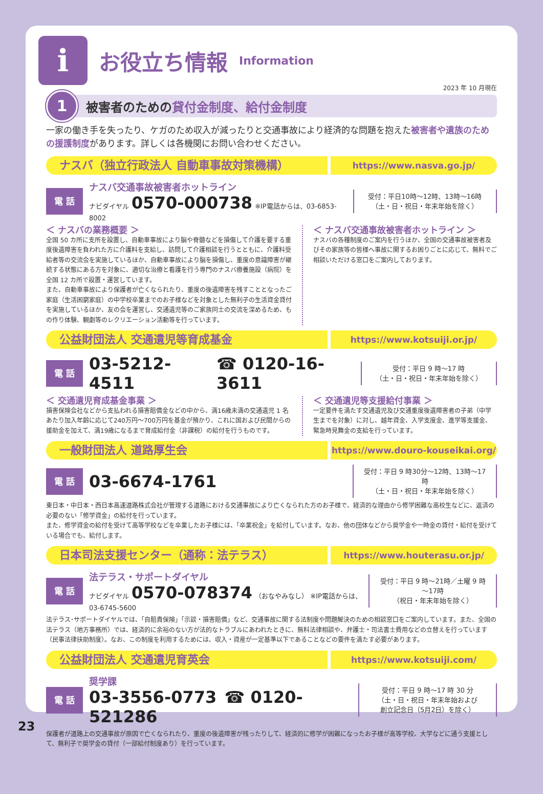i
お役立ち情報
Information
2023 年 10 月現在
1
被害者のための 貸付金制度、給付金制度
一家の働き手を失ったり、ケガのため収入が減ったりと交通事故により経済的な問題を抱えた被害者や遺族のための援護制度があります。詳しくは各機関にお問い合わせください。
ナスバ（独立行政法人 自動車事故対策機構）
https://www.nasva.go.jp/
電 話
ナスバ交通事故被害者ホットライン
ナビダイヤル 0570-000738 ※IP電話からは、03-6853-8002
受付：平日10時～12時、13時～16時
（土・日・祝日・年末年始を除く）
＜ ナスバの業務概要 ＞
全国 50 カ所に支所を設置し、自動車事故により脳や脊髄などを損傷して介護を要する重度後遺障害を負われた方に介護料を支給し、訪問して介護相談を行うとともに、介護料受給者等の交流会を実施しているほか、自動車事故により脳を損傷し、重度の意識障害が継続する状態にある方を対象に、適切な治療と看護を行う専門のナスバ療養施設（病院）を全国 12 カ所で設置・運営しています。
また、自動車事故により保護者が亡くなられたり、重度の後遺障害を残すこととなったご家庭（生活困窮家庭）の中学校卒業までのお子様などを対象とした無利子の生活資金貸付を実施しているほか、友の会を運営し、交通遺児等のご家族同士の交流を深めるため、もの作り体験、観劇等のレクリエーション活動等を行っています。
＜ ナスバ交通事故被害者ホットライン ＞
ナスバの各種制度のご案内を行うほか、全国の交通事故被害者及びその家族等の皆様へ事故に関するお困りごとに応じて、無料でご相談いただける窓口をご案内しております。
公益財団法人 交通遺児等育成基金
https://www.kotsuiji.or.jp/
電 話
03-5212-4511 ☎ 0120-16-3611
受付：平日 9 時～17 時
（土・日・祝日・年末年始を除く）
＜ 交通遺児育成基金事業 ＞
損害保険会社などから支払われる損害賠償金などの中から、満16歳未満の交通遺児 1 名あたり加入年齢に応じて240万円～700万円を基金が預かり、これに国および民間からの援助金を加えて、満19歳になるまで育成給付金（非課税）の給付を行うものです。
＜ 交通遺児等支援給付事業 ＞
一定要件を満たす交通遺児及び交通重度後遺障害者の子弟（中学生までを対象）に対し、越年資金、入学支度金、進学等支援金、緊急時見舞金の支給を行っています。
一般財団法人 道路厚生会
https://www.douro-kouseikai.org/
電 話
03-6674-1761
受付：平日 9 時30分～12時、13時～17時
（土・日・祝日・年末年始を除く）
東日本・中日本・西日本高速道路株式会社が管理する道路における交通事故により亡くなられた方のお子様で、経済的な理由から修学困難な高校生などに、返済の必要のない「修学資金」の給付を行っています。
また、修学資金の給付を受けて高等学校などを卒業したお子様には、「卒業祝金」を給付しています。なお、他の団体などから奨学金や一時金の貸付・給付を受けている場合でも、給付します。
日本司法支援センター（通称：法テラス）
https://www.houterasu.or.jp/
電 話
法テラス・サポートダイヤル
ナビダイヤル 0570-078374 （おなやみなし） ※IP電話からは、03-6745-5600
受付：平日 9 時～21時／土曜 9 時～17時
（祝日・年末年始を除く）
法テラス･サポートダイヤルでは、「自賠責保険」「示談・損害賠償」など、交通事故に関する法制度や問題解決のための相談窓口をご案内しています。また、全国の法テラス（地方事務所）では、経済的に余裕のない方が法的なトラブルにあわれたときに、無料法律相談や、弁護士・司法書士費用などの立替えを行っています（民事法律扶助制度）。なお、この制度を利用するためには、収入・資産が一定基準以下であることなどの要件を満たす必要があります。
公益財団法人 交通遺児育英会
https://www.kotsuiji.com/
電 話
奨学課
03-3556-0773 ☎ 0120-521286
受付：平日 9 時～17 時 30 分
（土・日・祝日・年末年始および
創立記念日（5月2日）を除く）
保護者が道路上の交通事故が原因で亡くなられたり、重度の後遺障害が残ったりして、経済的に修学が困難になったお子様が高等学校、大学などに通う支援として、無利子で奨学金の貸付（一部給付制度あり）を行っています。
23